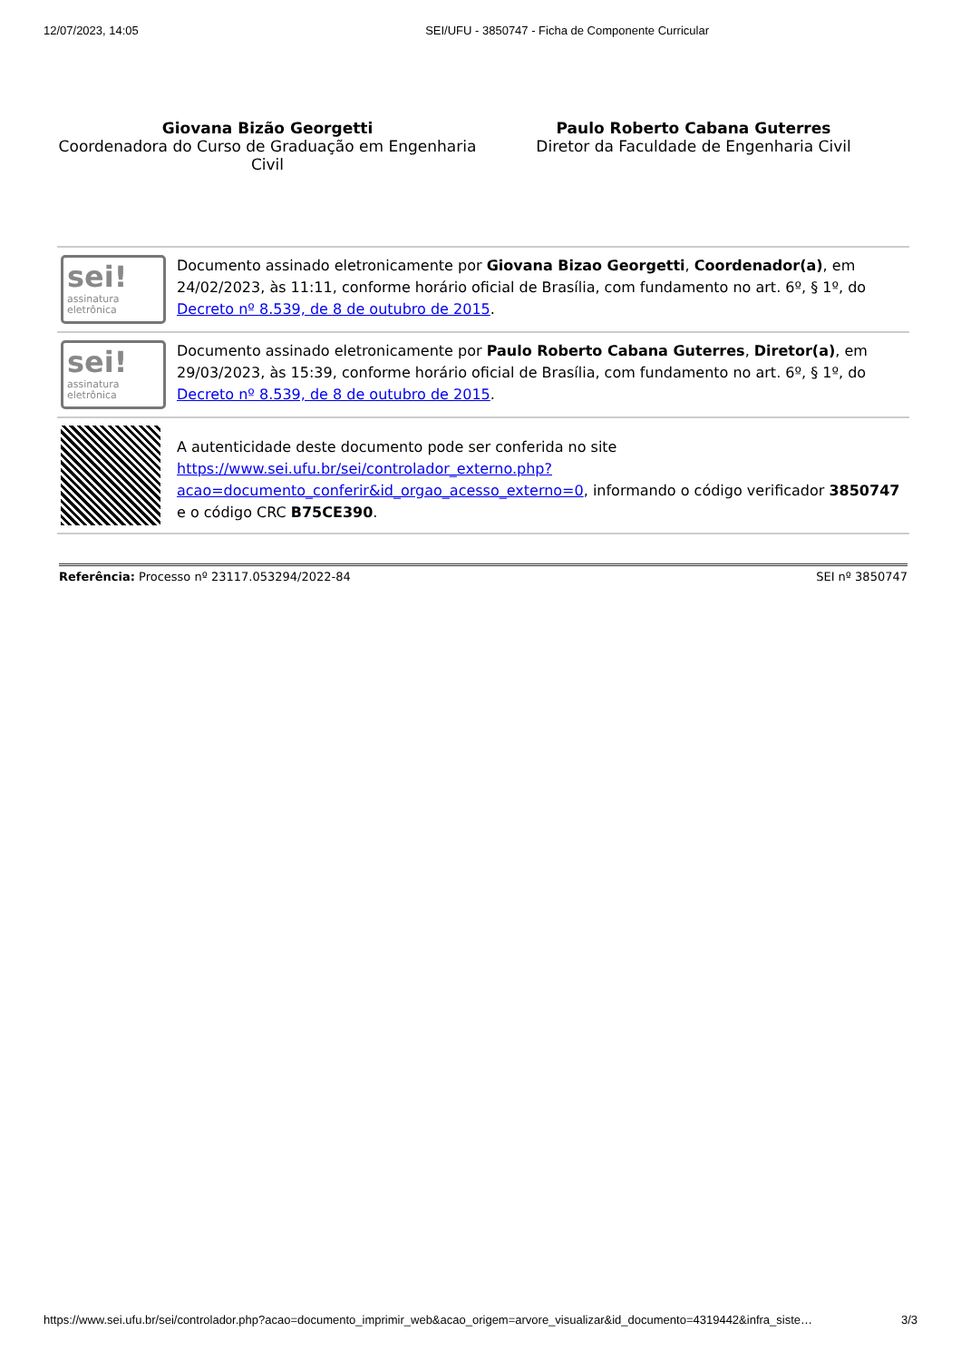12/07/2023, 14:05 SEI/UFU - 3850747 - Ficha de Componente Curricular
Giovana Bizão Georgetti
Coordenadora do Curso de Graduação em Engenharia Civil
Paulo Roberto Cabana Guterres
Diretor da Faculdade de Engenharia Civil
| sei! assinatura eletrônica | Documento assinado eletronicamente por Giovana Bizao Georgetti , Coordenador(a) , em 24/02/2023, às 11:11, conforme horário oficial de Brasília, com fundamento no art. 6º, § 1º, do Decreto nº 8.539, de 8 de outubro de 2015 . |
| sei! assinatura eletrônica | Documento assinado eletronicamente por Paulo Roberto Cabana Guterres , Diretor(a) , em 29/03/2023, às 15:39, conforme horário oficial de Brasília, com fundamento no art. 6º, § 1º, do Decreto nº 8.539, de 8 de outubro de 2015 . |
| | A autenticidade deste documento pode ser conferida no site https://www.sei.ufu.br/sei/controlador_externo.php?acao=documento_conferir&id_orgao_acesso_externo=0 , informando o código verificador 3850747 e o código CRC B75CE390 . |
Referência: Processo nº 23117.053294/2022-84 SEI nº 3850747
https://www.sei.ufu.br/sei/controlador.php?acao=documento_imprimir_web&acao_origem=arvore_visualizar&id_documento=4319442&infra_siste… 3/3